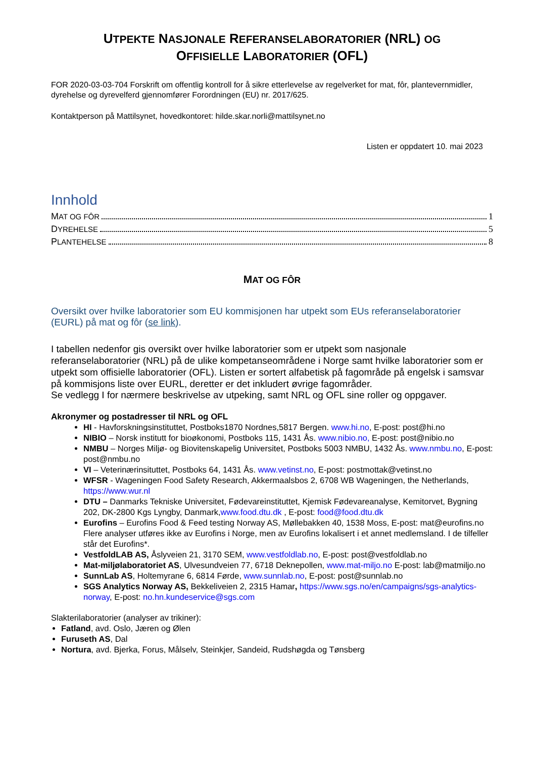UTPEKTE NASJONALE REFERANSELABORATORIER (NRL) OG
OFFISIELLE LABORATORIER (OFL)
FOR 2020-03-03-704 Forskrift om offentlig kontroll for å sikre etterlevelse av regelverket for mat, fôr, plantevernmidler, dyrehelse og dyrevelferd gjennomfører Forordningen (EU) nr. 2017/625.
Kontaktperson på Mattilsynet, hovedkontoret: hilde.skar.norli@mattilsynet.no
Listen er oppdatert 10. mai 2023
Innhold
MAT OG FÔR 1
DYREHELSE 5
PLANTEHELSE 8
MAT OG FÔR
Oversikt over hvilke laboratorier som EU kommisjonen har utpekt som EUs referanselaboratorier (EURL) på mat og fôr (se link).
I tabellen nedenfor gis oversikt over hvilke laboratorier som er utpekt som nasjonale referanselaboratorier (NRL) på de ulike kompetanseområdene i Norge samt hvilke laboratorier som er utpekt som offisielle laboratorier (OFL). Listen er sortert alfabetisk på fagområde på engelsk i samsvar på kommisjons liste over EURL, deretter er det inkludert øvrige fagområder.
Se vedlegg I for nærmere beskrivelse av utpeking, samt NRL og OFL sine roller og oppgaver.
Akronymer og postadresser til NRL og OFL
HI - Havforskningsinstituttet, Postboks1870 Nordnes,5817 Bergen. www.hi.no, E-post: post@hi.no
NIBIO – Norsk institutt for bioøkonomi, Postboks 115, 1431 Ås. www.nibio.no, E-post: post@nibio.no
NMBU – Norges Miljø- og Biovitenskapelig Universitet, Postboks 5003 NMBU, 1432 Ås. www.nmbu.no, E-post: post@nmbu.no
VI – Veterinærinsituttet, Postboks 64, 1431 Ås. www.vetinst.no, E-post: postmottak@vetinst.no
WFSR - Wageningen Food Safety Research, Akkermaalsbos 2, 6708 WB Wageningen, the Netherlands, https://www.wur.nl
DTU – Danmarks Tekniske Universitet, Fødevareinstituttet, Kjemisk Fødevareanalyse, Kemitorvet, Bygning 202, DK-2800 Kgs Lyngby, Danmark,www.food.dtu.dk , E-post: food@food.dtu.dk
Eurofins – Eurofins Food & Feed testing Norway AS, Møllebakken 40, 1538 Moss, E-post: mat@eurofins.no
Flere analyser utføres ikke av Eurofins i Norge, men av Eurofins lokalisert i et annet medlemsland. I de tilfeller står det Eurofins*.
VestfoldLAB AS, Åslyveien 21, 3170 SEM, www.vestfoldlab.no, E-post: post@vestfoldlab.no
Mat-miljølaboratoriet AS, Ulvesundveien 77, 6718 Deknepollen, www.mat-miljo.no E-post: lab@matmiljo.no
SunnLab AS, Holtemyrane 6, 6814 Førde, www.sunnlab.no, E-post: post@sunnlab.no
SGS Analytics Norway AS, Bekkeliveien 2, 2315 Hamar, https://www.sgs.no/en/campaigns/sgs-analytics-norway, E-post: no.hn.kundeservice@sgs.com
Slakterilaboratorier (analyser av trikiner):
Fatland, avd. Oslo, Jæren og Ølen
Furuseth AS, Dal
Nortura, avd. Bjerka, Forus, Målselv, Steinkjer, Sandeid, Rudshøgda og Tønsberg